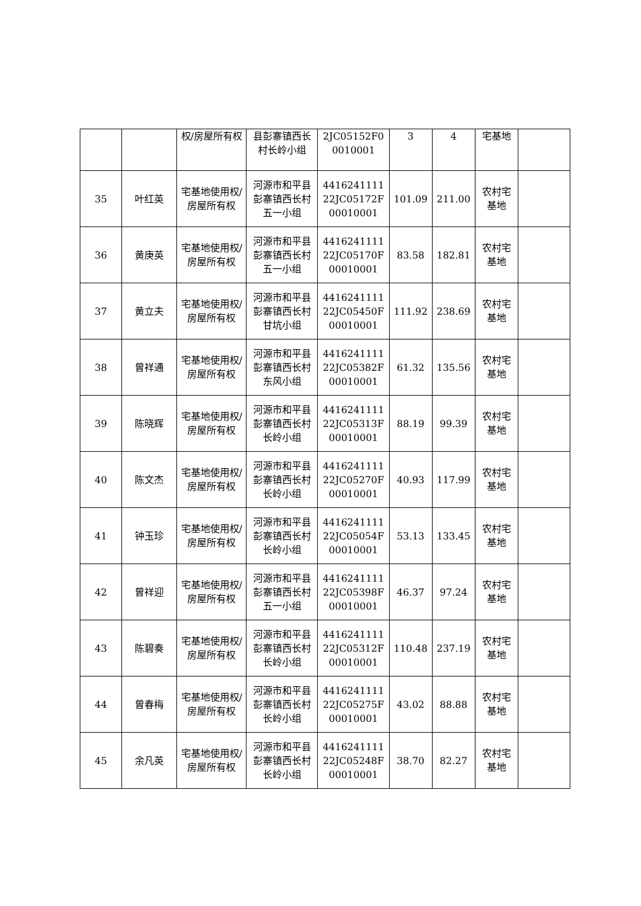| | | 权/房屋所有权 | 县彭寨镇西长村长岭小组 | 2JC05152F00010001 | 3 | 4 | 宅基地 | |
| 35 | 叶红英 | 宅基地使用权/房屋所有权 | 河源市和平县彭寨镇西长村五一小组 | 441624111122JC05172F00010001 | 101.09 | 211.00 | 农村宅基地 | |
| 36 | 黄庚英 | 宅基地使用权/房屋所有权 | 河源市和平县彭寨镇西长村五一小组 | 441624111122JC05170F00010001 | 83.58 | 182.81 | 农村宅基地 | |
| 37 | 黄立夫 | 宅基地使用权/房屋所有权 | 河源市和平县彭寨镇西长村甘坑小组 | 441624111122JC05450F00010001 | 111.92 | 238.69 | 农村宅基地 | |
| 38 | 曾祥通 | 宅基地使用权/房屋所有权 | 河源市和平县彭寨镇西长村东风小组 | 441624111122JC05382F00010001 | 61.32 | 135.56 | 农村宅基地 | |
| 39 | 陈晓辉 | 宅基地使用权/房屋所有权 | 河源市和平县彭寨镇西长村长岭小组 | 441624111122JC05313F00010001 | 88.19 | 99.39 | 农村宅基地 | |
| 40 | 陈文杰 | 宅基地使用权/房屋所有权 | 河源市和平县彭寨镇西长村长岭小组 | 441624111122JC05270F00010001 | 40.93 | 117.99 | 农村宅基地 | |
| 41 | 钟玉珍 | 宅基地使用权/房屋所有权 | 河源市和平县彭寨镇西长村长岭小组 | 441624111122JC05054F00010001 | 53.13 | 133.45 | 农村宅基地 | |
| 42 | 曾祥迎 | 宅基地使用权/房屋所有权 | 河源市和平县彭寨镇西长村五一小组 | 441624111122JC05398F00010001 | 46.37 | 97.24 | 农村宅基地 | |
| 43 | 陈碧奏 | 宅基地使用权/房屋所有权 | 河源市和平县彭寨镇西长村长岭小组 | 441624111122JC05312F00010001 | 110.48 | 237.19 | 农村宅基地 | |
| 44 | 曾春梅 | 宅基地使用权/房屋所有权 | 河源市和平县彭寨镇西长村长岭小组 | 441624111122JC05275F00010001 | 43.02 | 88.88 | 农村宅基地 | |
| 45 | 余凡英 | 宅基地使用权/房屋所有权 | 河源市和平县彭寨镇西长村长岭小组 | 441624111122JC05248F00010001 | 38.70 | 82.27 | 农村宅基地 | |